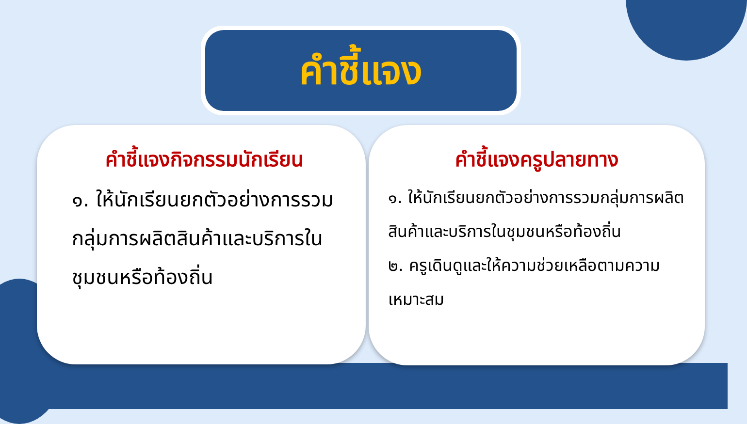คำชี้แจง
คำชี้แจงกิจกรรมนักเรียน
๑. ให้นักเรียนยกตัวอย่างการรวมกลุ่มการผลิตสินค้าและบริการในชุมชนหรือท้องถิ่น
คำชี้แจงครูปลายทาง
๑. ให้นักเรียนยกตัวอย่างการรวมกลุ่มการผลิตสินค้าและบริการในชุมชนหรือท้องถิ่น
๒. ครูเดินดูและให้ความช่วยเหลือตามความเหมาะสม